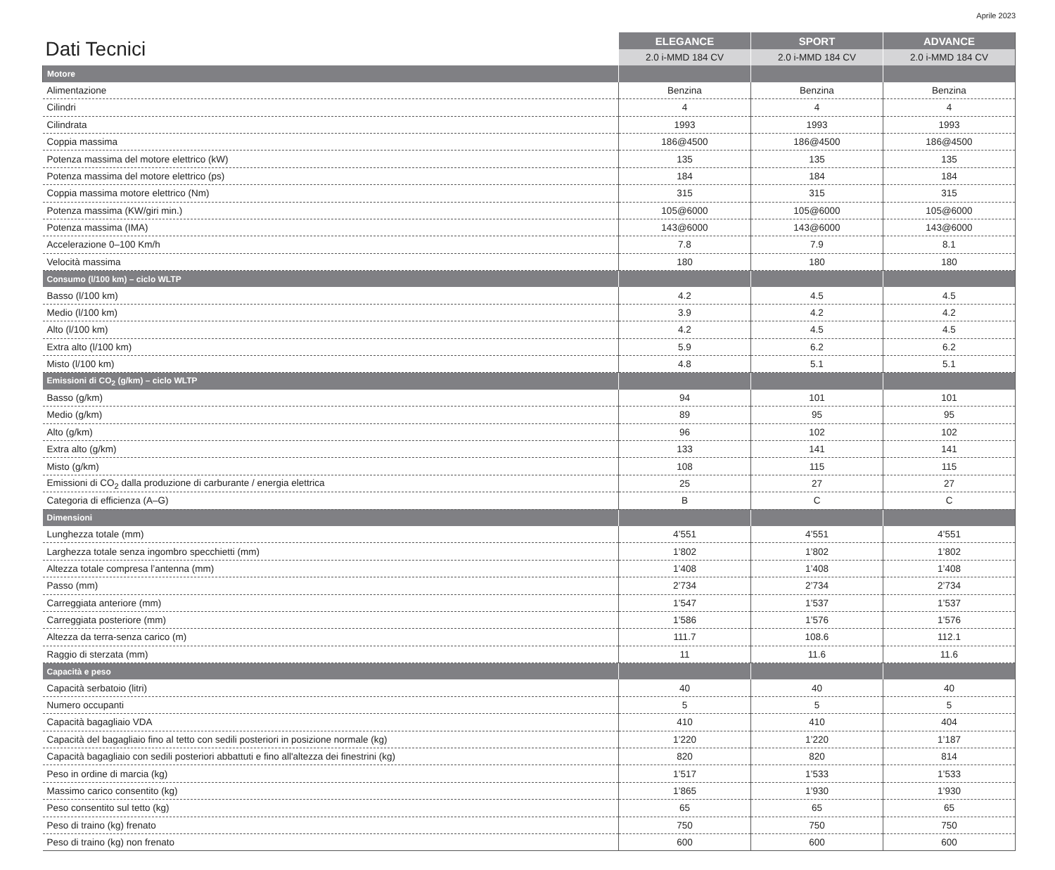Aprile 2023
| Dati Tecnici | ELEGANCE | SPORT | ADVANCE |
| --- | --- | --- | --- |
| | 2.0 i-MMD 184 CV | 2.0 i-MMD 184 CV | 2.0 i-MMD 184 CV |
| Motore | | | |
| Alimentazione | Benzina | Benzina | Benzina |
| Cilindri | 4 | 4 | 4 |
| Cilindrata | 1993 | 1993 | 1993 |
| Coppia massima | 186@4500 | 186@4500 | 186@4500 |
| Potenza massima del motore elettrico (kW) | 135 | 135 | 135 |
| Potenza massima del motore elettrico (ps) | 184 | 184 | 184 |
| Coppia massima motore elettrico (Nm) | 315 | 315 | 315 |
| Potenza massima (KW/giri min.) | 105@6000 | 105@6000 | 105@6000 |
| Potenza massima (IMA) | 143@6000 | 143@6000 | 143@6000 |
| Accelerazione 0–100 Km/h | 7.8 | 7.9 | 8.1 |
| Velocità massima | 180 | 180 | 180 |
| Consumo (l/100 km) – ciclo WLTP | | | |
| Basso (l/100 km) | 4.2 | 4.5 | 4.5 |
| Medio (l/100 km) | 3.9 | 4.2 | 4.2 |
| Alto (l/100 km) | 4.2 | 4.5 | 4.5 |
| Extra alto (l/100 km) | 5.9 | 6.2 | 6.2 |
| Misto (l/100 km) | 4.8 | 5.1 | 5.1 |
| Emissioni di CO<sub>2</sub> (g/km) – ciclo WLTP | | | |
| Basso (g/km) | 94 | 101 | 101 |
| Medio (g/km) | 89 | 95 | 95 |
| Alto (g/km) | 96 | 102 | 102 |
| Extra alto (g/km) | 133 | 141 | 141 |
| Misto (g/km) | 108 | 115 | 115 |
| Emissioni di CO<sub>2</sub> dalla produzione di carburante / energia elettrica | 25 | 27 | 27 |
| Categoria di efficienza (A–G) | B | C | C |
| Dimensioni | | | |
| Lunghezza totale (mm) | 4’551 | 4’551 | 4’551 |
| Larghezza totale senza ingombro specchietti (mm) | 1’802 | 1’802 | 1’802 |
| Altezza totale compresa l’antenna (mm) | 1’408 | 1’408 | 1’408 |
| Passo (mm) | 2’734 | 2’734 | 2’734 |
| Carreggiata anteriore (mm) | 1’547 | 1’537 | 1’537 |
| Carreggiata posteriore (mm) | 1’586 | 1’576 | 1’576 |
| Altezza da terra-senza carico (m) | 111.7 | 108.6 | 112.1 |
| Raggio di sterzata (mm) | 11 | 11.6 | 11.6 |
| Capacità e peso | | | |
| Capacità serbatoio (litri) | 40 | 40 | 40 |
| Numero occupanti | 5 | 5 | 5 |
| Capacità bagagliaio VDA | 410 | 410 | 404 |
| Capacità del bagagliaio fino al tetto con sedili posteriori in posizione normale (kg) | 1’220 | 1’220 | 1’187 |
| Capacità bagagliaio con sedili posteriori abbattuti e fino all'altezza dei finestrini (kg) | 820 | 820 | 814 |
| Peso in ordine di marcia (kg) | 1’517 | 1’533 | 1’533 |
| Massimo carico consentito (kg) | 1’865 | 1’930 | 1’930 |
| Peso consentito sul tetto (kg) | 65 | 65 | 65 |
| Peso di traino (kg) frenato | 750 | 750 | 750 |
| Peso di traino (kg) non frenato | 600 | 600 | 600 |